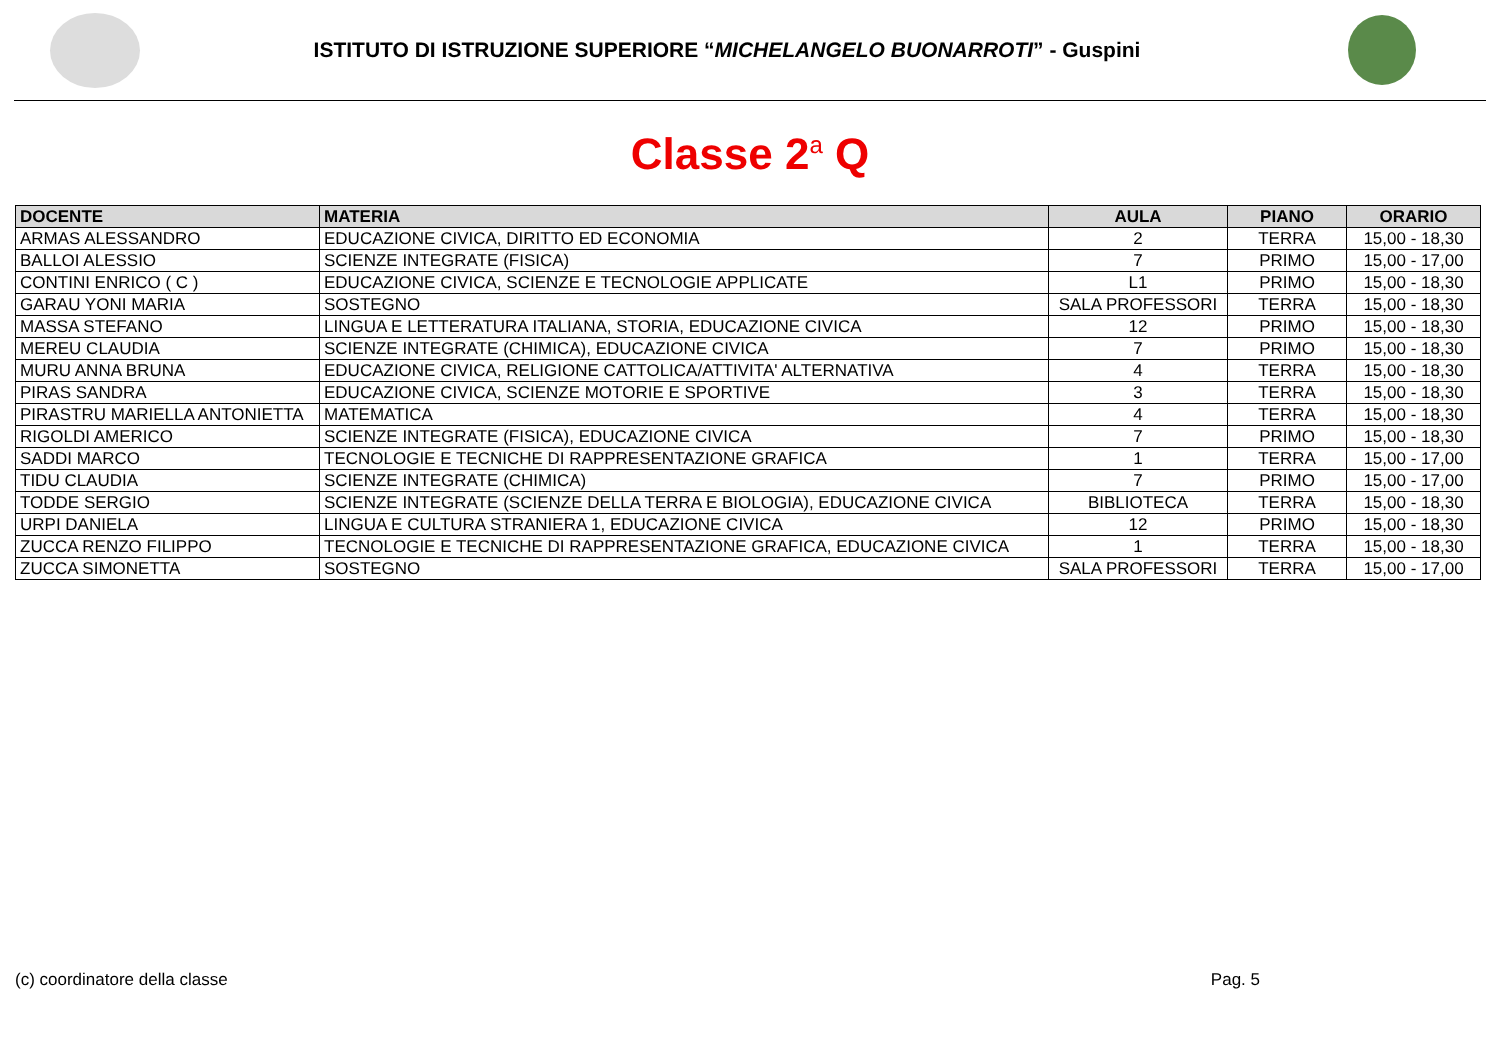ISTITUTO DI ISTRUZIONE SUPERIORE “MICHELANGELO BUONARROTI” - Guspini
Classe 2<sup>a</sup> Q
| DOCENTE | MATERIA | AULA | PIANO | ORARIO |
| --- | --- | --- | --- | --- |
| ARMAS ALESSANDRO | EDUCAZIONE CIVICA, DIRITTO ED ECONOMIA | 2 | TERRA | 15,00 - 18,30 |
| BALLOI ALESSIO | SCIENZE INTEGRATE (FISICA) | 7 | PRIMO | 15,00 - 17,00 |
| CONTINI ENRICO ( C ) | EDUCAZIONE CIVICA, SCIENZE E TECNOLOGIE APPLICATE | L1 | PRIMO | 15,00 - 18,30 |
| GARAU YONI MARIA | SOSTEGNO | SALA PROFESSORI | TERRA | 15,00 - 18,30 |
| MASSA STEFANO | LINGUA E LETTERATURA ITALIANA, STORIA, EDUCAZIONE CIVICA | 12 | PRIMO | 15,00 - 18,30 |
| MEREU CLAUDIA | SCIENZE INTEGRATE (CHIMICA), EDUCAZIONE CIVICA | 7 | PRIMO | 15,00 - 18,30 |
| MURU ANNA BRUNA | EDUCAZIONE CIVICA, RELIGIONE CATTOLICA/ATTIVITA' ALTERNATIVA | 4 | TERRA | 15,00 - 18,30 |
| PIRAS SANDRA | EDUCAZIONE CIVICA, SCIENZE MOTORIE E SPORTIVE | 3 | TERRA | 15,00 - 18,30 |
| PIRASTRU MARIELLA ANTONIETTA | MATEMATICA | 4 | TERRA | 15,00 - 18,30 |
| RIGOLDI AMERICO | SCIENZE INTEGRATE (FISICA), EDUCAZIONE CIVICA | 7 | PRIMO | 15,00 - 18,30 |
| SADDI MARCO | TECNOLOGIE E TECNICHE DI RAPPRESENTAZIONE GRAFICA | 1 | TERRA | 15,00 - 17,00 |
| TIDU CLAUDIA | SCIENZE INTEGRATE (CHIMICA) | 7 | PRIMO | 15,00 - 17,00 |
| TODDE SERGIO | SCIENZE INTEGRATE (SCIENZE DELLA TERRA E BIOLOGIA), EDUCAZIONE CIVICA | BIBLIOTECA | TERRA | 15,00 - 18,30 |
| URPI DANIELA | LINGUA E CULTURA STRANIERA 1, EDUCAZIONE CIVICA | 12 | PRIMO | 15,00 - 18,30 |
| ZUCCA RENZO FILIPPO | TECNOLOGIE E TECNICHE DI RAPPRESENTAZIONE GRAFICA, EDUCAZIONE CIVICA | 1 | TERRA | 15,00 - 18,30 |
| ZUCCA SIMONETTA | SOSTEGNO | SALA PROFESSORI | TERRA | 15,00 - 17,00 |
(c) coordinatore della classe Pag. 5